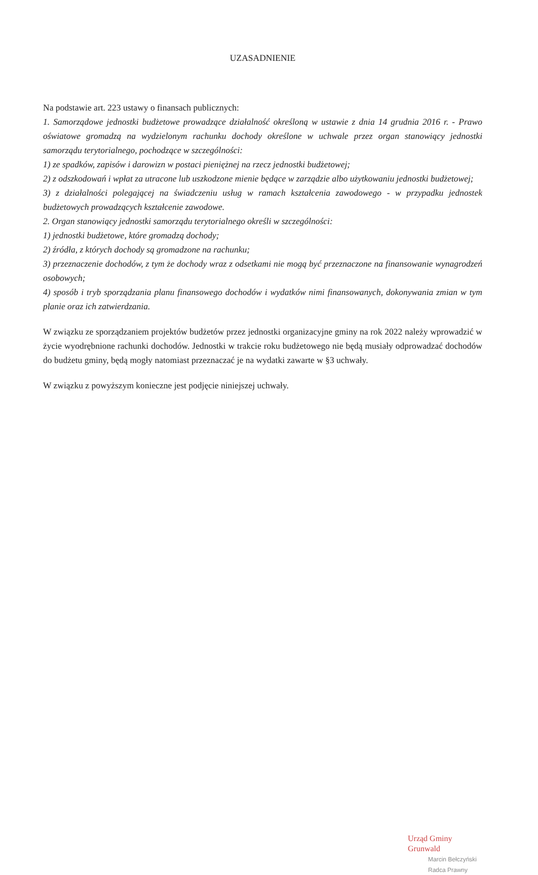UZASADNIENIE
Na podstawie art. 223 ustawy o finansach publicznych:
1. Samorządowe jednostki budżetowe prowadzące działalność określoną w ustawie z dnia 14 grudnia 2016 r. - Prawo oświatowe gromadzą na wydzielonym rachunku dochody określone w uchwale przez organ stanowiący jednostki samorządu terytorialnego, pochodzące w szczególności:
1) ze spadków, zapisów i darowizn w postaci pieniężnej na rzecz jednostki budżetowej;
2) z odszkodowań i wpłat za utracone lub uszkodzone mienie będące w zarządzie albo użytkowaniu jednostki budżetowej;
3) z działalności polegającej na świadczeniu usług w ramach kształcenia zawodowego - w przypadku jednostek budżetowych prowadzących kształcenie zawodowe.
2. Organ stanowiący jednostki samorządu terytorialnego określi w szczególności:
1) jednostki budżetowe, które gromadzą dochody;
2) źródła, z których dochody są gromadzone na rachunku;
3) przeznaczenie dochodów, z tym że dochody wraz z odsetkami nie mogą być przeznaczone na finansowanie wynagrodzeń osobowych;
4) sposób i tryb sporządzania planu finansowego dochodów i wydatków nimi finansowanych, dokonywania zmian w tym planie oraz ich zatwierdzania.
W związku ze sporządzaniem projektów budżetów przez jednostki organizacyjne gminy na rok 2022 należy wprowadzić w życie wyodrębnione rachunki dochodów. Jednostki w trakcie roku budżetowego nie będą musiały odprowadzać dochodów do budżetu gminy, będą mogły natomiast przeznaczać je na wydatki zawarte w §3 uchwały.
W związku z powyższym konieczne jest podjęcie niniejszej uchwały.
Urząd Gminy Grunwald
Marcin Bełczyński
Radca Prawny